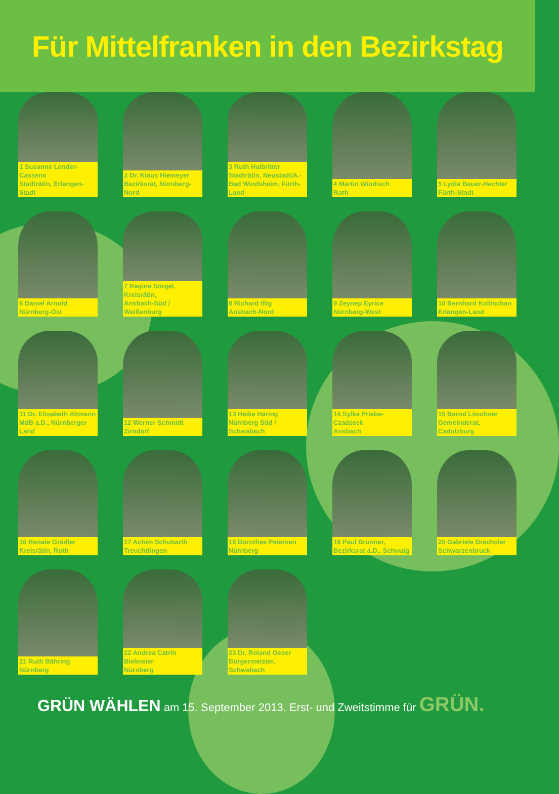Für Mittelfranken in den Bezirkstag
1 Susanne Lender-Cassens
Stadträtin, Erlangen-Stadt
2 Dr. Klaus Hiemeyer
Bezirksrat, Nürnberg-Nord
3 Ruth Halbritter
Stadträtin, Neustadt/A.-
Bad Windsheim, Fürth-Land
4 Martin Windisch
Roth
5 Lydia Bauer-Hechler
Fürth-Stadt
6 Daniel Arnold
Nürnberg-Ost
7 Regina Sörgel, Kreisrätin,
Ansbach-Süd / Weißenburg
8 Richard Illig
Ansbach-Nord
9 Zeynep Eyrice
Nürnberg-West
10 Bernhard Kollischan
Erlangen-Land
11 Dr. Elisabeth Altmann
MdB a.D., Nürnberger Land
12 Werner Schmidt
Zirndorf
13 Heike Häring
Nürnberg Süd / Schwabach
14 Sylke Priebe-Czadzeck
Ansbach
15 Bernd Löschner
Gemeinderat, Cadolzburg
16 Renate Grädler
Kreisrätin, Roth
17 Achim Schubarth
Treuchtlingen
18 Dorothee Petersen
Nürnberg
19 Paul Brunner,
Bezirksrat a.D., Schwaig
20 Gabriele Drechsler
Schwarzenbruck
21 Ruth Bähring
Nürnberg
22 Andrea Catrin Bielmeier
Nürnberg
23 Dr. Roland Oeser
Bürgermeister, Schwabach
GRÜN WÄHLEN am 15. September 2013. Erst- und Zweitstimme für GRÜN.